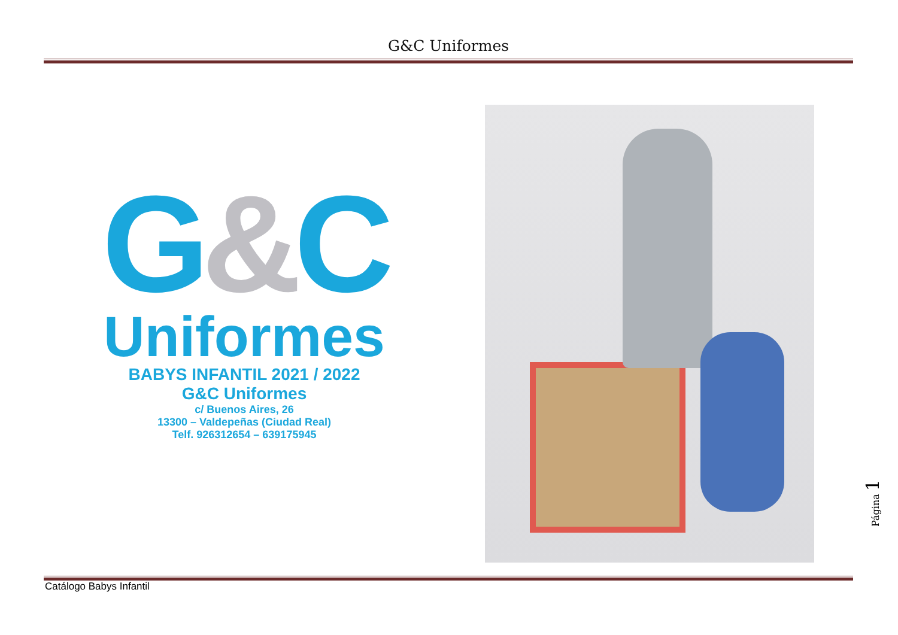G&C Uniformes
G&C
Uniformes
BABYS INFANTIL 2021 / 2022
G&C Uniformes
c/ Buenos Aires, 26
13300 – Valdepeñas (Ciudad Real)
Telf. 926312654 – 639175945
Catálogo Babys Infantil
Página 1